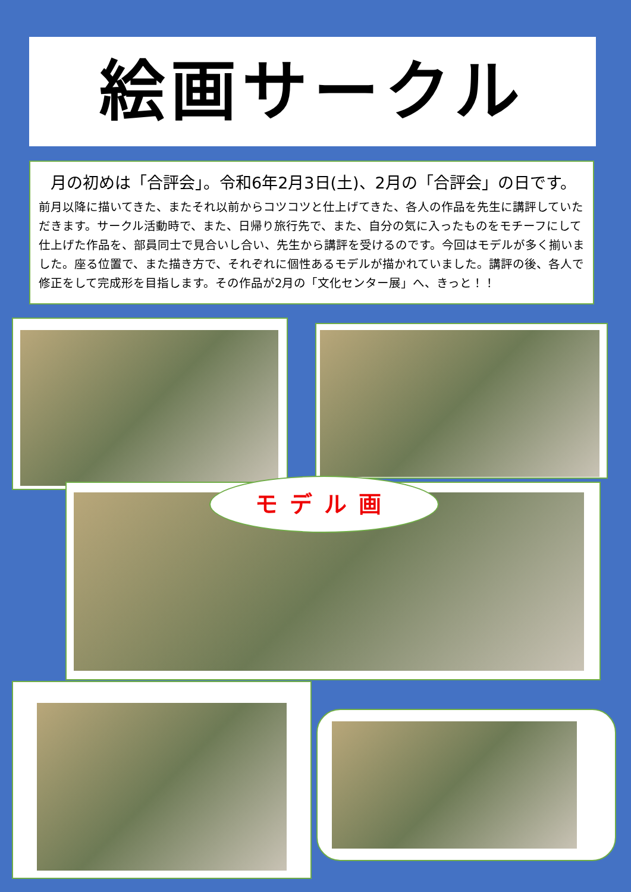絵画サークル
月の初めは「合評会」。令和6年2月3日(土)、2月の「合評会」の日です。
前月以降に描いてきた、またそれ以前からコツコツと仕上げてきた、各人の作品を先生に講評していただきます。サークル活動時で、また、日帰り旅行先で、また、自分の気に入ったものをモチーフにして仕上げた作品を、部員同士で見合いし合い、先生から講評を受けるのです。今回はモデルが多く揃いました。座る位置で、また描き方で、それぞれに個性あるモデルが描かれていました。講評の後、各人で修正をして完成形を目指します。その作品が2月の「文化センター展」へ、きっと！！
モデル画